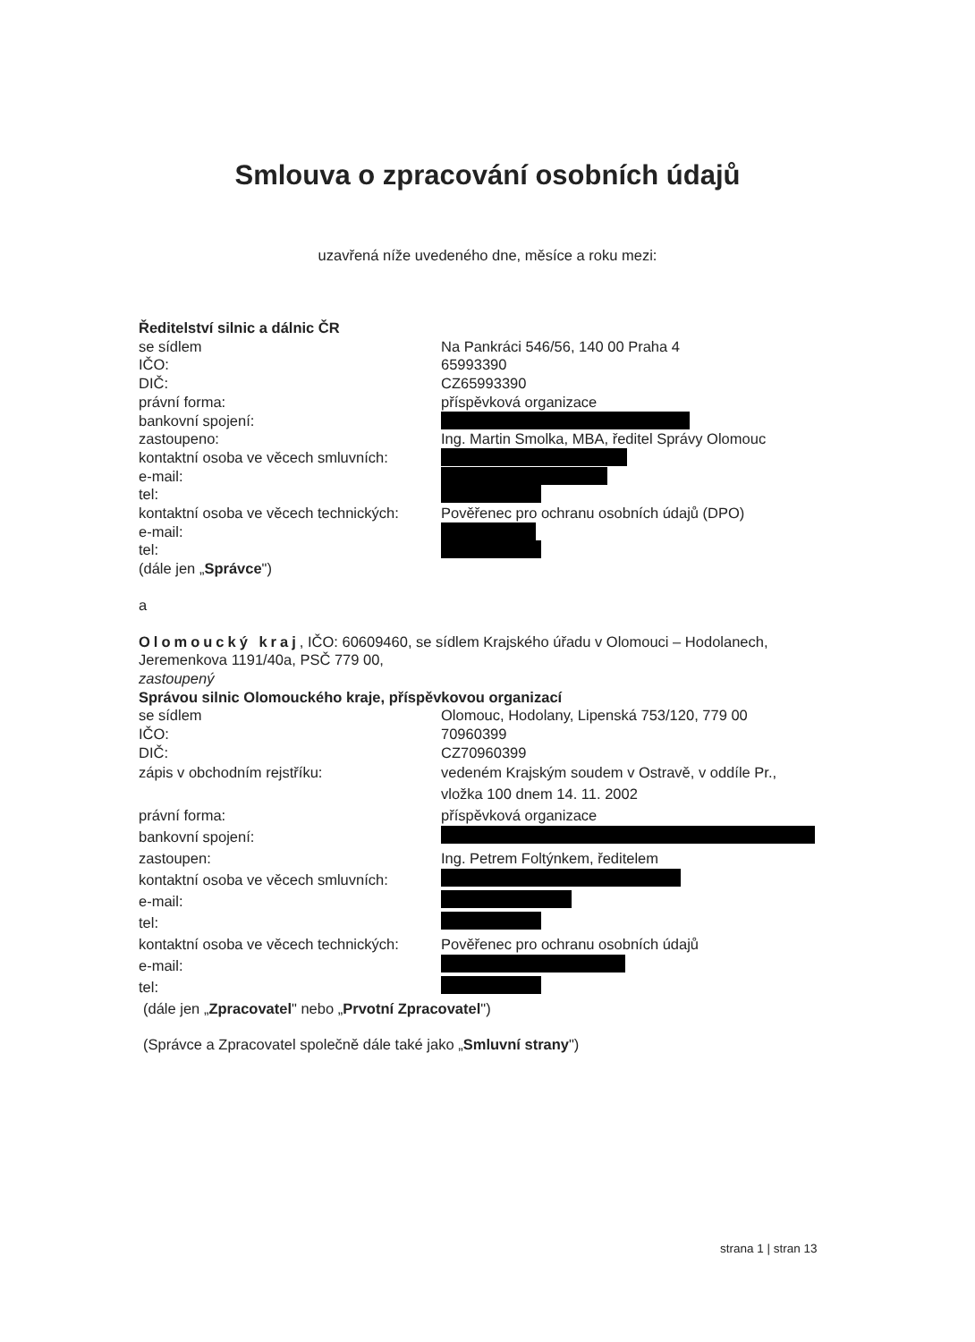Smlouva o zpracování osobních údajů
uzavřená níže uvedeného dne, měsíce a roku mezi:
Ředitelství silnic a dálnic ČR
se sídlem Na Pankráci 546/56, 140 00 Praha 4
IČO: 65993390
DIČ: CZ65993390
právní forma: příspěvková organizace
bankovní spojení:
zastoupeno: Ing. Martin Smolka, MBA, ředitel Správy Olomouc
kontaktní osoba ve věcech smluvních:
e-mail:
tel:
kontaktní osoba ve věcech technických: Pověřenec pro ochranu osobních údajů (DPO)
e-mail:
tel:
(dále jen „Správce")
a
Olomoucký kraj, IČO: 60609460, se sídlem Krajského úřadu v Olomouci – Hodolanech, Jeremenkova 1191/40a, PSČ 779 00,
zastoupený
Správou silnic Olomouckého kraje, příspěvkovou organizací
se sídlem Olomouc, Hodolany, Lipenská 753/120, 779 00
IČO: 70960399
DIČ: CZ70960399
zápis v obchodním rejstříku: vedeném Krajským soudem v Ostravě, v oddíle Pr.,
vložka 100 dnem 14. 11. 2002
právní forma: příspěvková organizace
bankovní spojení:
zastoupen: Ing. Petrem Foltýnkem, ředitelem
kontaktní osoba ve věcech smluvních:
e-mail:
tel:
kontaktní osoba ve věcech technických: Pověřenec pro ochranu osobních údajů
e-mail:
tel:
(dále jen „Zpracovatel" nebo „Prvotní Zpracovatel")
(Správce a Zpracovatel společně dále také jako „Smluvní strany")
strana 1 | stran 13